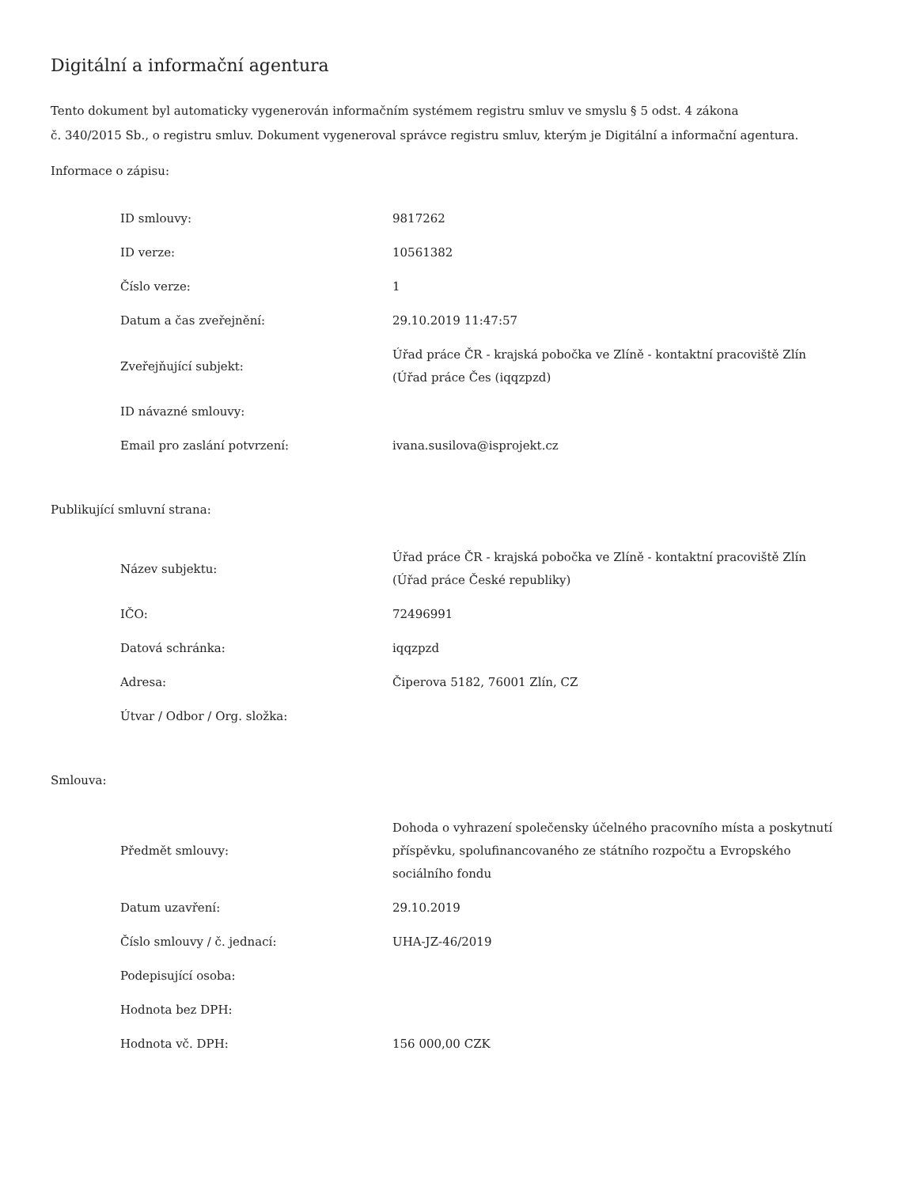Digitální a informační agentura
Tento dokument byl automaticky vygenerován informačním systémem registru smluv ve smyslu § 5 odst. 4 zákona
č. 340/2015 Sb., o registru smluv. Dokument vygeneroval správce registru smluv, kterým je Digitální a informační agentura.
Informace o zápisu:
| ID smlouvy: | 9817262 |
| ID verze: | 10561382 |
| Číslo verze: | 1 |
| Datum a čas zveřejnění: | 29.10.2019 11:47:57 |
| Zveřejňující subjekt: | Úřad práce ČR - krajská pobočka ve Zlíně - kontaktní pracoviště Zlín (Úřad práce Čes (iqqzpzd) |
| ID návazné smlouvy: | |
| Email pro zaslání potvrzení: | ivana.susilova@isprojekt.cz |
Publikující smluvní strana:
| Název subjektu: | Úřad práce ČR - krajská pobočka ve Zlíně - kontaktní pracoviště Zlín (Úřad práce České republiky) |
| IČO: | 72496991 |
| Datová schránka: | iqqzpzd |
| Adresa: | Čiperova 5182, 76001 Zlín, CZ |
| Útvar / Odbor / Org. složka: | |
Smlouva:
| Předmět smlouvy: | Dohoda o vyhrazení společensky účelného pracovního místa a poskytnutí příspěvku, spolufinancovaného ze státního rozpočtu a Evropského sociálního fondu |
| Datum uzavření: | 29.10.2019 |
| Číslo smlouvy / č. jednací: | UHA-JZ-46/2019 |
| Podepisující osoba: | |
| Hodnota bez DPH: | |
| Hodnota vč. DPH: | 156 000,00 CZK |